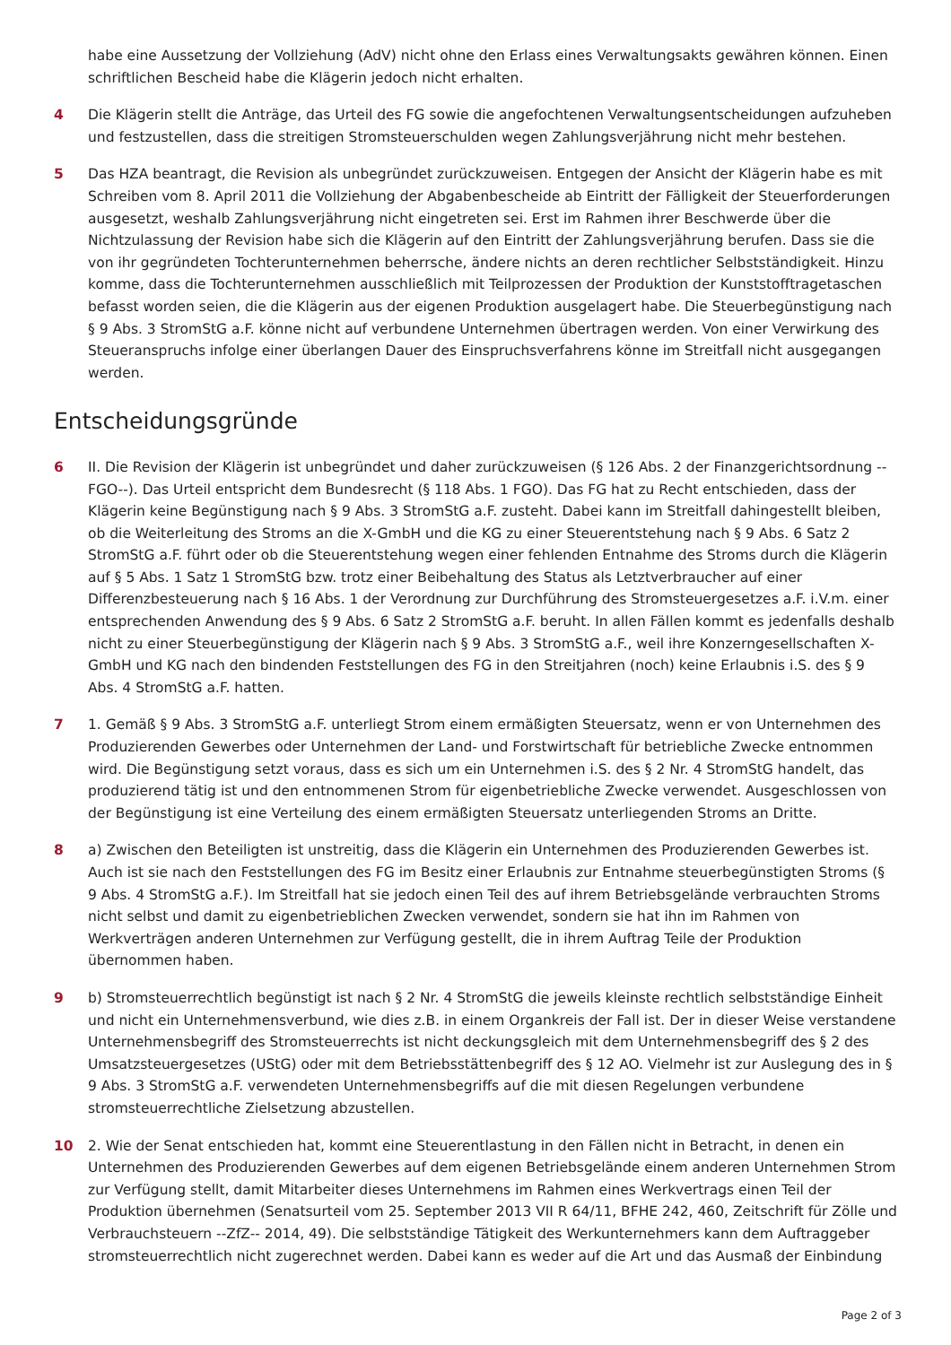habe eine Aussetzung der Vollziehung (AdV) nicht ohne den Erlass eines Verwaltungsakts gewähren können. Einen schriftlichen Bescheid habe die Klägerin jedoch nicht erhalten.
4 Die Klägerin stellt die Anträge, das Urteil des FG sowie die angefochtenen Verwaltungsentscheidungen aufzuheben und festzustellen, dass die streitigen Stromsteuerschulden wegen Zahlungsverjährung nicht mehr bestehen.
5 Das HZA beantragt, die Revision als unbegründet zurückzuweisen. Entgegen der Ansicht der Klägerin habe es mit Schreiben vom 8. April 2011 die Vollziehung der Abgabenbescheide ab Eintritt der Fälligkeit der Steuerforderungen ausgesetzt, weshalb Zahlungsverjährung nicht eingetreten sei. Erst im Rahmen ihrer Beschwerde über die Nichtzulassung der Revision habe sich die Klägerin auf den Eintritt der Zahlungsverjährung berufen. Dass sie die von ihr gegründeten Tochterunternehmen beherrsche, ändere nichts an deren rechtlicher Selbstständigkeit. Hinzu komme, dass die Tochterunternehmen ausschließlich mit Teilprozessen der Produktion der Kunststofftragetaschen befasst worden seien, die die Klägerin aus der eigenen Produktion ausgelagert habe. Die Steuerbegünstigung nach § 9 Abs. 3 StromStG a.F. könne nicht auf verbundene Unternehmen übertragen werden. Von einer Verwirkung des Steueranspruchs infolge einer überlangen Dauer des Einspruchsverfahrens könne im Streitfall nicht ausgegangen werden.
Entscheidungsgründe
6 II. Die Revision der Klägerin ist unbegründet und daher zurückzuweisen (§ 126 Abs. 2 der Finanzgerichtsordnung --FGO--). Das Urteil entspricht dem Bundesrecht (§ 118 Abs. 1 FGO). Das FG hat zu Recht entschieden, dass der Klägerin keine Begünstigung nach § 9 Abs. 3 StromStG a.F. zusteht. Dabei kann im Streitfall dahingestellt bleiben, ob die Weiterleitung des Stroms an die X-GmbH und die KG zu einer Steuerentstehung nach § 9 Abs. 6 Satz 2 StromStG a.F. führt oder ob die Steuerentstehung wegen einer fehlenden Entnahme des Stroms durch die Klägerin auf § 5 Abs. 1 Satz 1 StromStG bzw. trotz einer Beibehaltung des Status als Letztverbraucher auf einer Differenzbesteuerung nach § 16 Abs. 1 der Verordnung zur Durchführung des Stromsteuergesetzes a.F. i.V.m. einer entsprechenden Anwendung des § 9 Abs. 6 Satz 2 StromStG a.F. beruht. In allen Fällen kommt es jedenfalls deshalb nicht zu einer Steuerbegünstigung der Klägerin nach § 9 Abs. 3 StromStG a.F., weil ihre Konzerngesellschaften X-GmbH und KG nach den bindenden Feststellungen des FG in den Streitjahren (noch) keine Erlaubnis i.S. des § 9 Abs. 4 StromStG a.F. hatten.
7 1. Gemäß § 9 Abs. 3 StromStG a.F. unterliegt Strom einem ermäßigten Steuersatz, wenn er von Unternehmen des Produzierenden Gewerbes oder Unternehmen der Land- und Forstwirtschaft für betriebliche Zwecke entnommen wird. Die Begünstigung setzt voraus, dass es sich um ein Unternehmen i.S. des § 2 Nr. 4 StromStG handelt, das produzierend tätig ist und den entnommenen Strom für eigenbetriebliche Zwecke verwendet. Ausgeschlossen von der Begünstigung ist eine Verteilung des einem ermäßigten Steuersatz unterliegenden Stroms an Dritte.
8 a) Zwischen den Beteiligten ist unstreitig, dass die Klägerin ein Unternehmen des Produzierenden Gewerbes ist. Auch ist sie nach den Feststellungen des FG im Besitz einer Erlaubnis zur Entnahme steuerbegünstigten Stroms (§ 9 Abs. 4 StromStG a.F.). Im Streitfall hat sie jedoch einen Teil des auf ihrem Betriebsgelände verbrauchten Stroms nicht selbst und damit zu eigenbetrieblichen Zwecken verwendet, sondern sie hat ihn im Rahmen von Werkverträgen anderen Unternehmen zur Verfügung gestellt, die in ihrem Auftrag Teile der Produktion übernommen haben.
9 b) Stromsteuerrechtlich begünstigt ist nach § 2 Nr. 4 StromStG die jeweils kleinste rechtlich selbstständige Einheit und nicht ein Unternehmensverbund, wie dies z.B. in einem Organkreis der Fall ist. Der in dieser Weise verstandene Unternehmensbegriff des Stromsteuerrechts ist nicht deckungsgleich mit dem Unternehmensbegriff des § 2 des Umsatzsteuergesetzes (UStG) oder mit dem Betriebsstättenbegriff des § 12 AO. Vielmehr ist zur Auslegung des in § 9 Abs. 3 StromStG a.F. verwendeten Unternehmensbegriffs auf die mit diesen Regelungen verbundene stromsteuerrechtliche Zielsetzung abzustellen.
10 2. Wie der Senat entschieden hat, kommt eine Steuerentlastung in den Fällen nicht in Betracht, in denen ein Unternehmen des Produzierenden Gewerbes auf dem eigenen Betriebsgelände einem anderen Unternehmen Strom zur Verfügung stellt, damit Mitarbeiter dieses Unternehmens im Rahmen eines Werkvertrags einen Teil der Produktion übernehmen (Senatsurteil vom 25. September 2013 VII R 64/11, BFHE 242, 460, Zeitschrift für Zölle und Verbrauchsteuern --ZfZ-- 2014, 49). Die selbstständige Tätigkeit des Werkunternehmers kann dem Auftraggeber stromsteuerrechtlich nicht zugerechnet werden. Dabei kann es weder auf die Art und das Ausmaß der Einbindung
Page 2 of 3